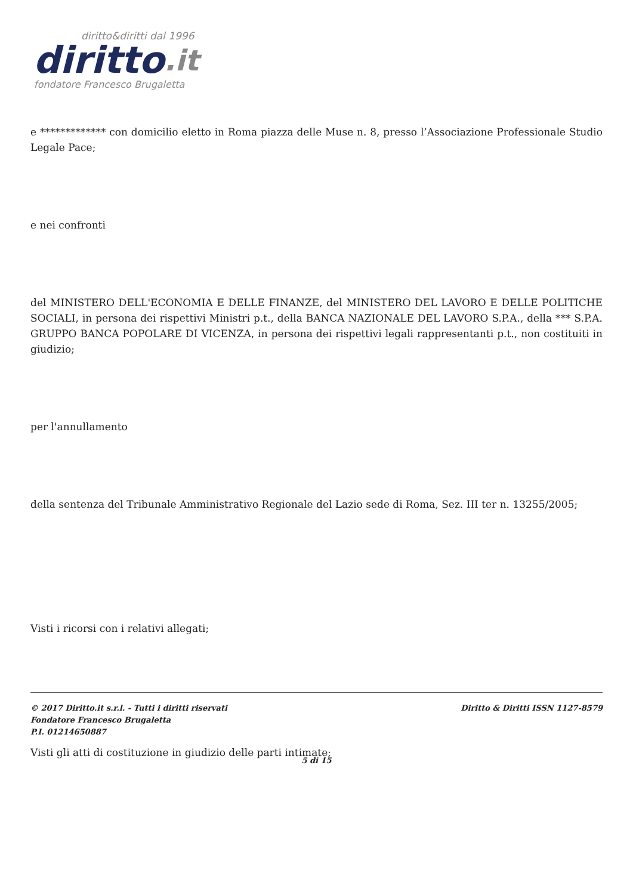diritto&diritti dal 1996
diritto.it
fondatore Francesco Brugaletta
e ************* con domicilio eletto in Roma piazza delle Muse n. 8, presso l’Associazione Professionale Studio Legale Pace;
e nei confronti
del MINISTERO DELL'ECONOMIA E DELLE FINANZE, del MINISTERO DEL LAVORO E DELLE POLITICHE SOCIALI, in persona dei rispettivi Ministri p.t., della BANCA NAZIONALE DEL LAVORO S.P.A., della *** S.P.A. GRUPPO BANCA POPOLARE DI VICENZA, in persona dei rispettivi legali rappresentanti p.t., non costituiti in giudizio;
per l'annullamento
della sentenza del Tribunale Amministrativo Regionale del Lazio sede di Roma, Sez. III ter n. 13255/2005;
Visti i ricorsi con i relativi allegati;
Visti gli atti di costituzione in giudizio delle parti intimate;
© 2017 Diritto.it s.r.l. - Tutti i diritti riservati
Fondatore Francesco Brugaletta
P.I. 01214650887
Diritto & Diritti ISSN 1127-8579
5 di 15